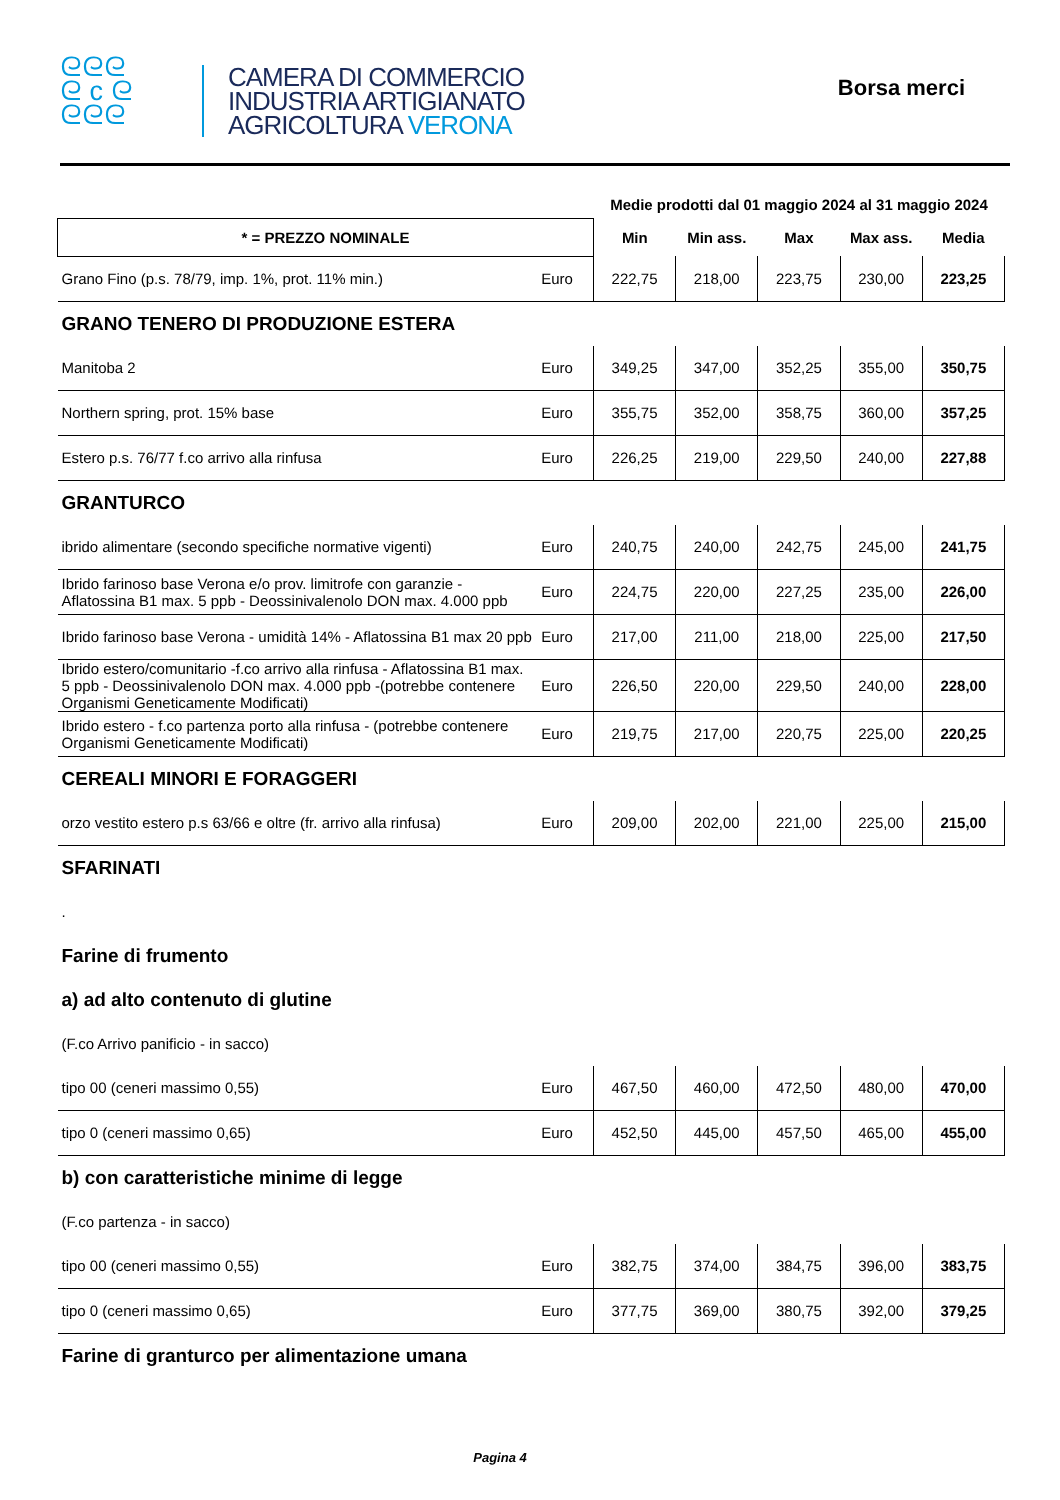ᘓᘓᘓ
ᘓ c ᘓ
ᘓᘓᘓ
CAMERA DI COMMERCIO
INDUSTRIA ARTIGIANATO
AGRICOLTURA VERONA
Borsa merci
| | | Medie prodotti dal 01 maggio 2024 al 31 maggio 2024 | | | | |
| * = PREZZO NOMINALE | | Min | Min ass. | Max | Max ass. | Media |
| Grano Fino (p.s. 78/79, imp. 1%, prot. 11% min.) | Euro | 222,75 | 218,00 | 223,75 | 230,00 | 223,25 |
| GRANO TENERO DI PRODUZIONE ESTERA | | | | | | |
| Manitoba 2 | Euro | 349,25 | 347,00 | 352,25 | 355,00 | 350,75 |
| Northern spring, prot. 15% base | Euro | 355,75 | 352,00 | 358,75 | 360,00 | 357,25 |
| Estero p.s. 76/77 f.co arrivo alla rinfusa | Euro | 226,25 | 219,00 | 229,50 | 240,00 | 227,88 |
| GRANTURCO | | | | | | |
| ibrido alimentare (secondo specifiche normative vigenti) | Euro | 240,75 | 240,00 | 242,75 | 245,00 | 241,75 |
| Ibrido farinoso base Verona e/o prov. limitrofe con garanzie - Aflatossina B1 max. 5 ppb - Deossinivalenolo DON max. 4.000 ppb | Euro | 224,75 | 220,00 | 227,25 | 235,00 | 226,00 |
| Ibrido farinoso base Verona - umidità 14% - Aflatossina B1 max 20 ppb | Euro | 217,00 | 211,00 | 218,00 | 225,00 | 217,50 |
| Ibrido estero/comunitario -f.co arrivo alla rinfusa - Aflatossina B1 max. 5 ppb - Deossinivalenolo DON max. 4.000 ppb -(potrebbe contenere Organismi Geneticamente Modificati) | Euro | 226,50 | 220,00 | 229,50 | 240,00 | 228,00 |
| Ibrido estero - f.co partenza porto alla rinfusa - (potrebbe contenere Organismi Geneticamente Modificati) | Euro | 219,75 | 217,00 | 220,75 | 225,00 | 220,25 |
| CEREALI MINORI E FORAGGERI | | | | | | |
| orzo vestito estero p.s 63/66 e oltre (fr. arrivo alla rinfusa) | Euro | 209,00 | 202,00 | 221,00 | 225,00 | 215,00 |
| SFARINATI | | | | | | |
| . | | | | | | |
| Farine di frumento | | | | | | |
| a) ad alto contenuto di glutine | | | | | | |
| (F.co Arrivo panificio - in sacco) | | | | | | |
| tipo 00 (ceneri massimo 0,55) | Euro | 467,50 | 460,00 | 472,50 | 480,00 | 470,00 |
| tipo 0 (ceneri massimo 0,65) | Euro | 452,50 | 445,00 | 457,50 | 465,00 | 455,00 |
| b) con caratteristiche minime di legge | | | | | | |
| (F.co partenza - in sacco) | | | | | | |
| tipo 00 (ceneri massimo 0,55) | Euro | 382,75 | 374,00 | 384,75 | 396,00 | 383,75 |
| tipo 0 (ceneri massimo 0,65) | Euro | 377,75 | 369,00 | 380,75 | 392,00 | 379,25 |
| Farine di granturco per alimentazione umana | | | | | | |
Pagina 4